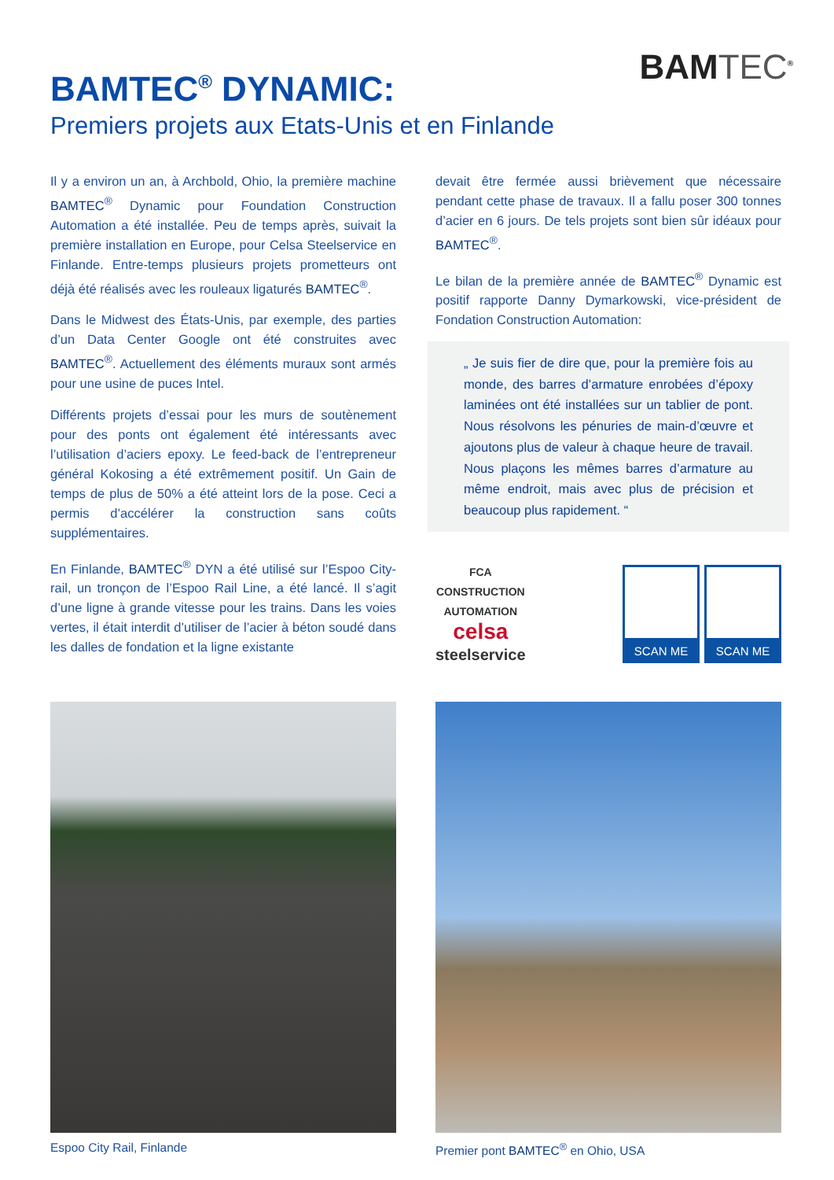BAMTEC<sup>®</sup>
BAMTEC<sup>®</sup> DYNAMIC:
Premiers projets aux Etats-Unis et en Finlande
Il y a environ un an, à Archbold, Ohio, la première machine BAMTEC<sup>®</sup> Dynamic pour Foundation Construction Automation a été installée. Peu de temps après, suivait la première installation en Europe, pour Celsa Steelservice en Finlande. Entre-temps plusieurs projets prometteurs ont déjà été réalisés avec les rouleaux ligaturés BAMTEC<sup>®</sup>.
Dans le Midwest des États-Unis, par exemple, des parties d’un Data Center Google ont été construites avec BAMTEC<sup>®</sup>. Actuellement des éléments muraux sont armés pour une usine de puces Intel.
Différents projets d’essai pour les murs de soutènement pour des ponts ont également été intéressants avec l’utilisation d’aciers epoxy. Le feed-back de l’entrepreneur général Kokosing a été extrêmement positif. Un Gain de temps de plus de 50% a été atteint lors de la pose. Ceci a permis d’accélérer la construction sans coûts supplémentaires.
En Finlande, BAMTEC<sup>®</sup> DYN a été utilisé sur l’Espoo City-rail, un tronçon de l’Espoo Rail Line, a été lancé. Il s’agit d’une ligne à grande vitesse pour les trains. Dans les voies vertes, il était interdit d’utiliser de l’acier à béton soudé dans les dalles de fondation et la ligne existante
devait être fermée aussi brièvement que nécessaire pendant cette phase de travaux. Il a fallu poser 300 tonnes d’acier en 6 jours. De tels projets sont bien sûr idéaux pour BAMTEC<sup>®</sup>.
Le bilan de la première année de BAMTEC<sup>®</sup> Dynamic est positif rapporte Danny Dymarkowski, vice-président de Fondation Construction Automation:
„ Je suis fier de dire que, pour la première fois au monde, des barres d’armature enrobées d’époxy laminées ont été installées sur un tablier de pont. Nous résolvons les pénuries de main-d’œuvre et ajoutons plus de valeur à chaque heure de travail. Nous plaçons les mêmes barres d’armature au même endroit, mais avec plus de précision et beaucoup plus rapidement. “
FCA
CONSTRUCTION
AUTOMATION
celsa
steelservice
SCAN ME SCAN ME
Espoo City Rail, Finlande Premier pont BAMTEC<sup>®</sup> en Ohio, USA